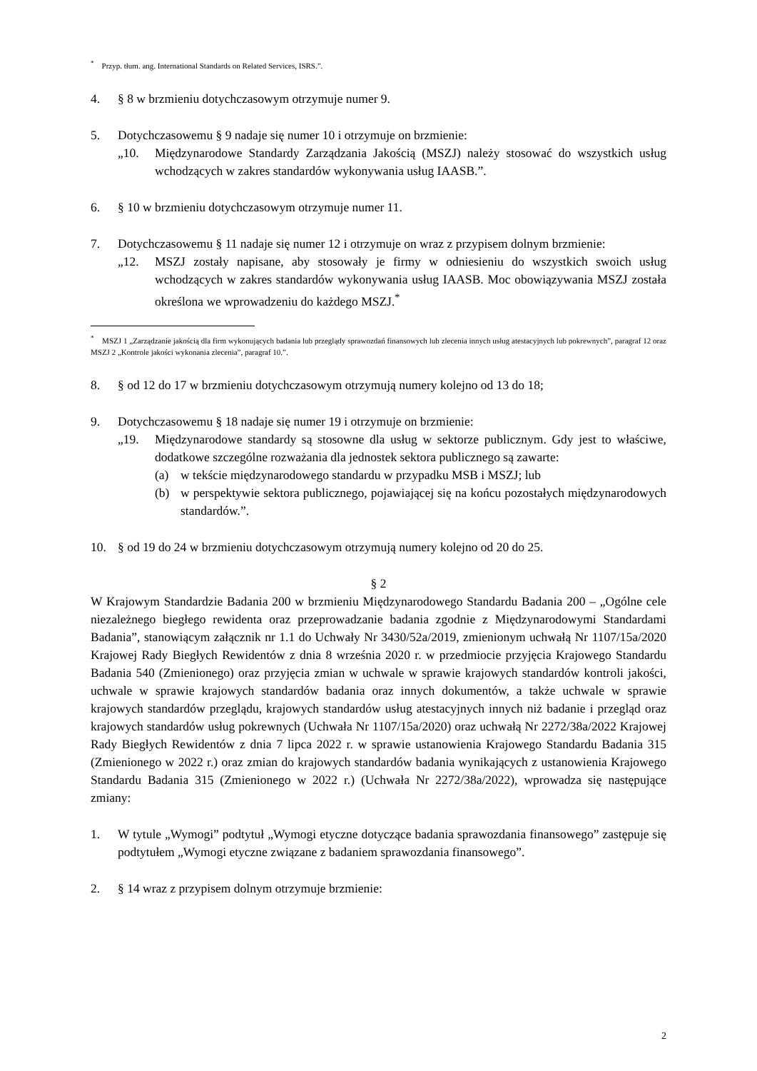<sup>*</sup> Przyp. tłum. ang. International Standards on Related Services, ISRS.”.
4. § 8 w brzmieniu dotychczasowym otrzymuje numer 9.
5. Dotychczasowemu § 9 nadaje się numer 10 i otrzymuje on brzmienie:
„10. Międzynarodowe Standardy Zarządzania Jakością (MSZJ) należy stosować do wszystkich usług wchodzących w zakres standardów wykonywania usług IAASB.”.
6. § 10 w brzmieniu dotychczasowym otrzymuje numer 11.
7. Dotychczasowemu § 11 nadaje się numer 12 i otrzymuje on wraz z przypisem dolnym brzmienie:
„12. MSZJ zostały napisane, aby stosowały je firmy w odniesieniu do wszystkich swoich usług wchodzących w zakres standardów wykonywania usług IAASB. Moc obowiązywania MSZJ została określona we wprowadzeniu do każdego MSZJ.<sup>*</sup>
<sup>*</sup> MSZJ 1 „Zarządzanie jakością dla firm wykonujących badania lub przeglądy sprawozdań finansowych lub zlecenia innych usług atestacyjnych lub pokrewnych”, paragraf 12 oraz MSZJ 2 „Kontrole jakości wykonania zlecenia”, paragraf 10.”.
8. § od 12 do 17 w brzmieniu dotychczasowym otrzymują numery kolejno od 13 do 18;
9. Dotychczasowemu § 18 nadaje się numer 19 i otrzymuje on brzmienie:
„19. Międzynarodowe standardy są stosowne dla usług w sektorze publicznym. Gdy jest to właściwe, dodatkowe szczególne rozważania dla jednostek sektora publicznego są zawarte:
(a) w tekście międzynarodowego standardu w przypadku MSB i MSZJ; lub
(b) w perspektywie sektora publicznego, pojawiającej się na końcu pozostałych międzynarodowych standardów.”.
10. § od 19 do 24 w brzmieniu dotychczasowym otrzymują numery kolejno od 20 do 25.
§ 2
W Krajowym Standardzie Badania 200 w brzmieniu Międzynarodowego Standardu Badania 200 – „Ogólne cele niezależnego biegłego rewidenta oraz przeprowadzanie badania zgodnie z Międzynarodowymi Standardami Badania”, stanowiącym załącznik nr 1.1 do Uchwały Nr 3430/52a/2019, zmienionym uchwałą Nr 1107/15a/2020 Krajowej Rady Biegłych Rewidentów z dnia 8 września 2020 r. w przedmiocie przyjęcia Krajowego Standardu Badania 540 (Zmienionego) oraz przyjęcia zmian w uchwale w sprawie krajowych standardów kontroli jakości, uchwale w sprawie krajowych standardów badania oraz innych dokumentów, a także uchwale w sprawie krajowych standardów przeglądu, krajowych standardów usług atestacyjnych innych niż badanie i przegląd oraz krajowych standardów usług pokrewnych (Uchwała Nr 1107/15a/2020) oraz uchwałą Nr 2272/38a/2022 Krajowej Rady Biegłych Rewidentów z dnia 7 lipca 2022 r. w sprawie ustanowienia Krajowego Standardu Badania 315 (Zmienionego w 2022 r.) oraz zmian do krajowych standardów badania wynikających z ustanowienia Krajowego Standardu Badania 315 (Zmienionego w 2022 r.) (Uchwała Nr 2272/38a/2022), wprowadza się następujące zmiany:
1. W tytule „Wymogi” podtytuł „Wymogi etyczne dotyczące badania sprawozdania finansowego” zastępuje się podtytułem „Wymogi etyczne związane z badaniem sprawozdania finansowego”.
2. § 14 wraz z przypisem dolnym otrzymuje brzmienie:
2